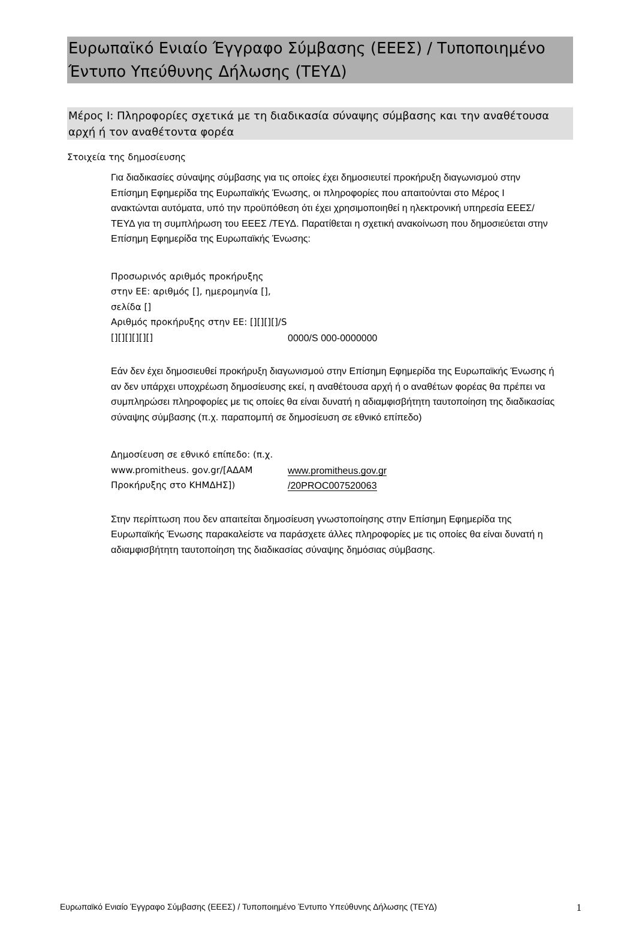Ευρωπαϊκό Ενιαίο Έγγραφο Σύμβασης (ΕΕΕΣ) / Τυποποιημένο Έντυπο Υπεύθυνης Δήλωσης (ΤΕΥΔ)
Μέρος I: Πληροφορίες σχετικά με τη διαδικασία σύναψης σύμβασης και την αναθέτουσα αρχή ή τον αναθέτοντα φορέα
Στοιχεία της δημοσίευσης
Για διαδικασίες σύναψης σύμβασης για τις οποίες έχει δημοσιευτεί προκήρυξη διαγωνισμού στην Επίσημη Εφημερίδα της Ευρωπαϊκής Ένωσης, οι πληροφορίες που απαιτούνται στο Μέρος I ανακτώνται αυτόματα, υπό την προϋπόθεση ότι έχει χρησιμοποιηθεί η ηλεκτρονική υπηρεσία ΕΕΕΣ/ΤΕΥΔ για τη συμπλήρωση του ΕΕΕΣ /ΤΕΥΔ. Παρατίθεται η σχετική ανακοίνωση που δημοσιεύεται στην Επίσημη Εφημερίδα της Ευρωπαϊκής Ένωσης:
| Προσωρινός αριθμός προκήρυξης στην ΕΕ: αριθμός [], ημερομηνία [], σελίδα [] Αριθμός προκήρυξης στην ΕΕ: [][][][]/S [][][][][][] | 0000/S 000-0000000 |
Εάν δεν έχει δημοσιευθεί προκήρυξη διαγωνισμού στην Επίσημη Εφημερίδα της Ευρωπαϊκής Ένωσης ή αν δεν υπάρχει υποχρέωση δημοσίευσης εκεί, η αναθέτουσα αρχή ή ο αναθέτων φορέας θα πρέπει να συμπληρώσει πληροφορίες με τις οποίες θα είναι δυνατή η αδιαμφισβήτητη ταυτοποίηση της διαδικασίας σύναψης σύμβασης (π.χ. παραπομπή σε δημοσίευση σε εθνικό επίπεδο)
| Δημοσίευση σε εθνικό επίπεδο: (π.χ. www.promitheus. gov.gr/[ΑΔΑΜ Προκήρυξης στο ΚΗΜΔΗΣ]) | www.promitheus.gov.gr /20PROC007520063 |
Στην περίπτωση που δεν απαιτείται δημοσίευση γνωστοποίησης στην Επίσημη Εφημερίδα της Ευρωπαϊκής Ένωσης παρακαλείστε να παράσχετε άλλες πληροφορίες με τις οποίες θα είναι δυνατή η αδιαμφισβήτητη ταυτοποίηση της διαδικασίας σύναψης δημόσιας σύμβασης.
Ευρωπαϊκό Ενιαίο Έγγραφο Σύμβασης (ΕΕΕΣ) / Τυποποιημένο Έντυπο Υπεύθυνης Δήλωσης (ΤΕΥΔ) 1